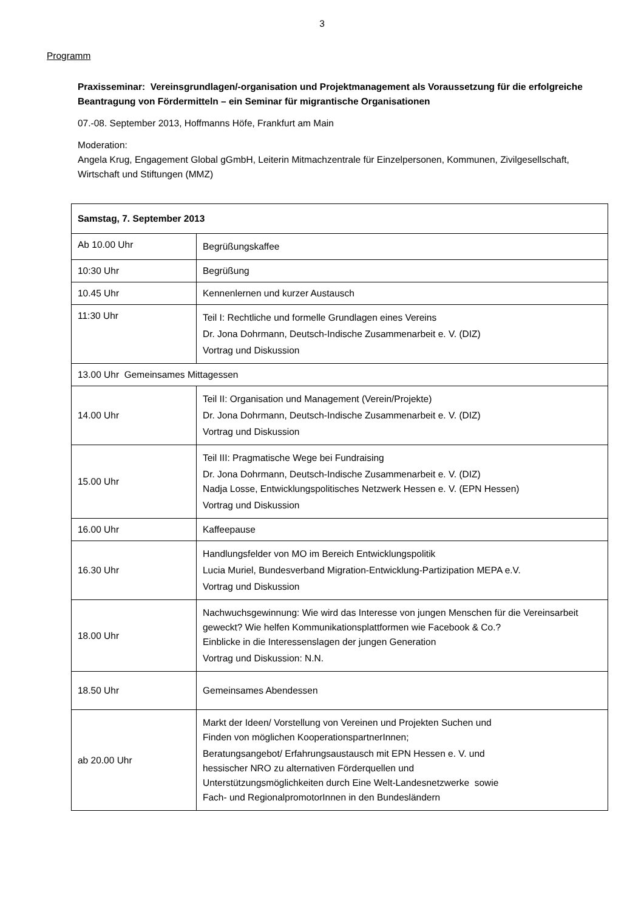3
Programm
Praxisseminar: Vereinsgrundlagen/-organisation und Projektmanagement als Voraussetzung für die erfolgreiche Beantragung von Fördermitteln – ein Seminar für migrantische Organisationen
07.-08. September 2013, Hoffmanns Höfe, Frankfurt am Main
Moderation:
Angela Krug, Engagement Global gGmbH, Leiterin Mitmachzentrale für Einzelpersonen, Kommunen, Zivilgesellschaft, Wirtschaft und Stiftungen (MMZ)
| Samstag, 7. September 2013 | |
| Ab 10.00 Uhr | Begrüßungskaffee |
| 10:30 Uhr | Begrüßung |
| 10.45 Uhr | Kennenlernen und kurzer Austausch |
| 11:30 Uhr | Teil I: Rechtliche und formelle Grundlagen eines Vereins Dr. Jona Dohrmann, Deutsch-Indische Zusammenarbeit e. V. (DIZ) Vortrag und Diskussion |
| 13.00 Uhr Gemeinsames Mittagessen | |
| 14.00 Uhr | Teil II: Organisation und Management (Verein/Projekte) Dr. Jona Dohrmann, Deutsch-Indische Zusammenarbeit e. V. (DIZ) Vortrag und Diskussion |
| 15.00 Uhr | Teil III: Pragmatische Wege bei Fundraising Dr. Jona Dohrmann, Deutsch-Indische Zusammenarbeit e. V. (DIZ) Nadja Losse, Entwicklungspolitisches Netzwerk Hessen e. V. (EPN Hessen) Vortrag und Diskussion |
| 16.00 Uhr | Kaffeepause |
| 16.30 Uhr | Handlungsfelder von MO im Bereich Entwicklungspolitik Lucia Muriel, Bundesverband Migration-Entwicklung-Partizipation MEPA e.V. Vortrag und Diskussion |
| 18.00 Uhr | Nachwuchsgewinnung: Wie wird das Interesse von jungen Menschen für die Vereinsarbeit geweckt? Wie helfen Kommunikationsplattformen wie Facebook & Co.? Einblicke in die Interessenslagen der jungen Generation Vortrag und Diskussion: N.N. |
| 18.50 Uhr | Gemeinsames Abendessen |
| ab 20.00 Uhr | Markt der Ideen/ Vorstellung von Vereinen und Projekten Suchen und Finden von möglichen KooperationspartnerInnen; Beratungsangebot/ Erfahrungsaustausch mit EPN Hessen e. V. und hessischer NRO zu alternativen Förderquellen und Unterstützungsmöglichkeiten durch Eine Welt-Landesnetzwerke sowie Fach- und RegionalpromotorInnen in den Bundesländern |